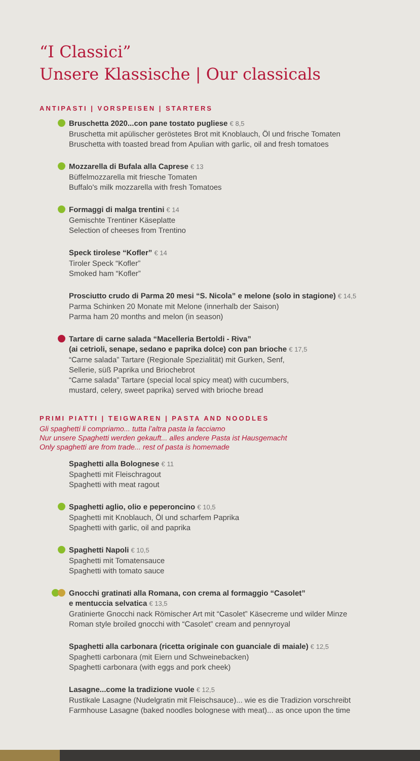“I Classici”
Unsere Klassische | Our classicals
ANTIPASTI | VORSPEISEN | STARTERS
Bruschetta 2020...con pane tostato pugliese € 8,5
Bruschetta mit apülischer geröstetes Brot mit Knoblauch, Öl und frische Tomaten
Bruschetta with toasted bread from Apulian with garlic, oil and fresh tomatoes
Mozzarella di Bufala alla Caprese € 13
Büffelmozzarella mit friesche Tomaten
Buffalo's milk mozzarella with fresh Tomatoes
Formaggi di malga trentini € 14
Gemischte Trentiner Käseplatte
Selection of cheeses from Trentino
Speck tirolese “Kofler” € 14
Tiroler Speck “Kofler”
Smoked ham “Kofler”
Prosciutto crudo di Parma 20 mesi “S. Nicola” e melone (solo in stagione) € 14,5
Parma Schinken 20 Monate mit Melone (innerhalb der Saison)
Parma ham 20 months and melon (in season)
Tartare di carne salada “Macelleria Bertoldi - Riva”
(ai cetrioli, senape, sedano e paprika dolce) con pan brioche € 17,5
“Carne salada” Tartare (Regionale Spezialität) mit Gurken, Senf,
Sellerie, süß Paprika und Briochebrot
“Carne salada” Tartare (special local spicy meat) with cucumbers,
mustard, celery, sweet paprika) served with brioche bread
PRIMI PIATTI | TEIGWAREN | PASTA AND NOODLES
Gli spaghetti li compriamo... tutta l’altra pasta la facciamo
Nur unsere Spaghetti werden gekauft... alles andere Pasta ist Hausgemacht
Only spaghetti are from trade... rest of pasta is homemade
Spaghetti alla Bolognese € 11
Spaghetti mit Fleischragout
Spaghetti with meat ragout
Spaghetti aglio, olio e peperoncino € 10,5
Spaghetti mit Knoblauch, Öl und scharfem Paprika
Spaghetti with garlic, oil and paprika
Spaghetti Napoli € 10,5
Spaghetti mit Tomatensauce
Spaghetti with tomato sauce
Gnocchi gratinati alla Romana, con crema al formaggio “Casolet”
e mentuccia selvatica € 13,5
Gratinierte Gnocchi nack Römischer Art mit “Casolet” Käsecreme und wilder Minze
Roman style broiled gnocchi with “Casolet” cream and pennyroyal
Spaghetti alla carbonara (ricetta originale con guanciale di maiale) € 12,5
Spaghetti carbonara (mit Eiern und Schweinebacken)
Spaghetti carbonara (with eggs and pork cheek)
Lasagne...come la tradizione vuole € 12,5
Rustikale Lasagne (Nudelgratin mit Fleischsauce)... wie es die Tradizion vorschreibt
Farmhouse Lasagne (baked noodles bolognese with meat)... as once upon the time